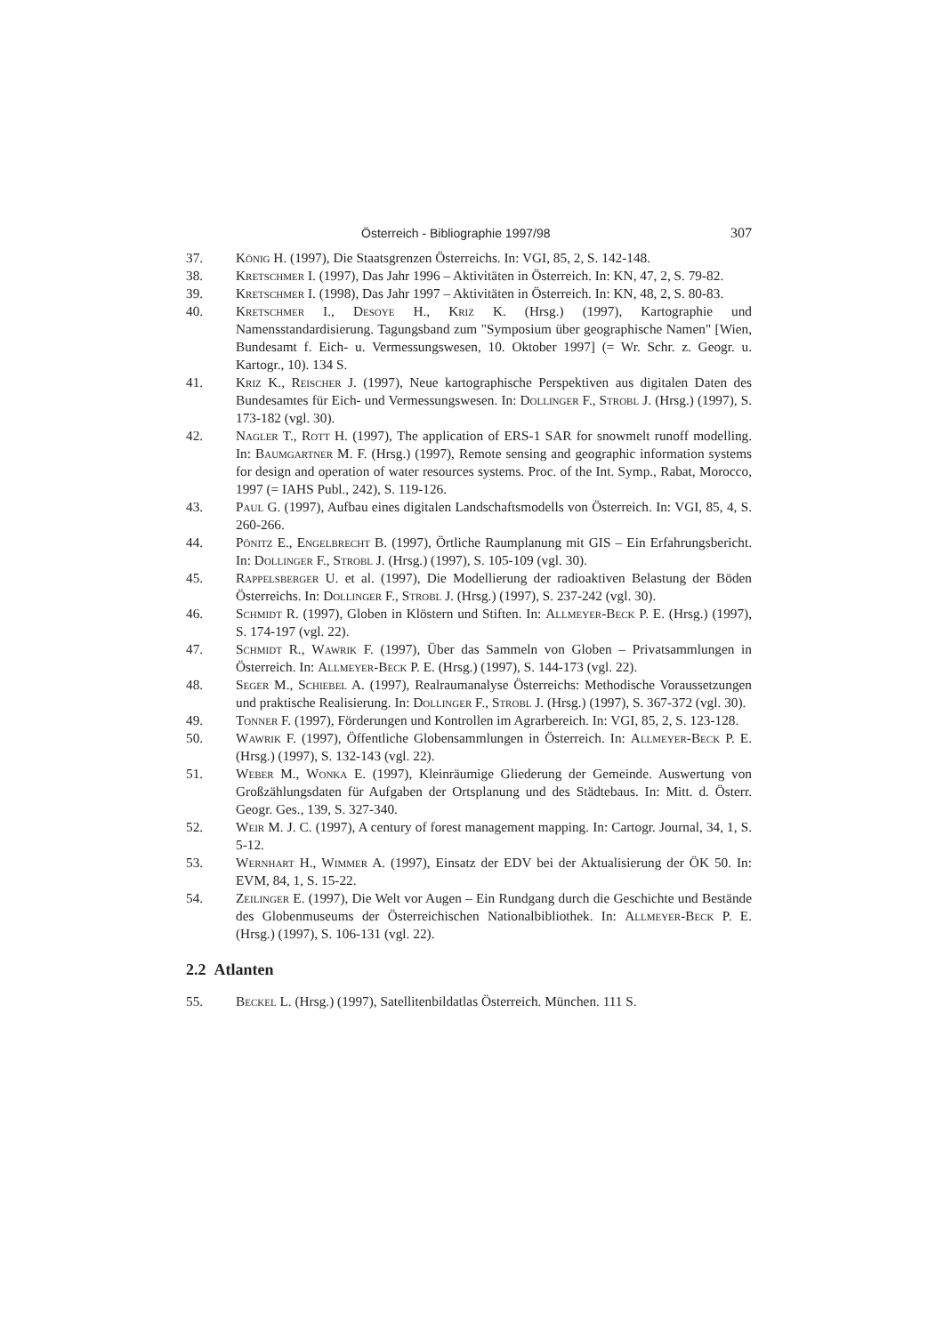Österreich - Bibliographie 1997/98 307
37. König H. (1997), Die Staatsgrenzen Österreichs. In: VGI, 85, 2, S. 142-148.
38. Kretschmer I. (1997), Das Jahr 1996 – Aktivitäten in Österreich. In: KN, 47, 2, S. 79-82.
39. Kretschmer I. (1998), Das Jahr 1997 – Aktivitäten in Österreich. In: KN, 48, 2, S. 80-83.
40. Kretschmer I., Desoye H., Kriz K. (Hrsg.) (1997), Kartographie und Namensstandardisierung. Tagungsband zum "Symposium über geographische Namen" [Wien, Bundesamt f. Eich- u. Vermessungswesen, 10. Oktober 1997] (= Wr. Schr. z. Geogr. u. Kartogr., 10). 134 S.
41. Kriz K., Reischer J. (1997), Neue kartographische Perspektiven aus digitalen Daten des Bundesamtes für Eich- und Vermessungswesen. In: Dollinger F., Strobl J. (Hrsg.) (1997), S. 173-182 (vgl. 30).
42. Nagler T., Rott H. (1997), The application of ERS-1 SAR for snowmelt runoff modelling. In: Baumgartner M. F. (Hrsg.) (1997), Remote sensing and geographic information systems for design and operation of water resources systems. Proc. of the Int. Symp., Rabat, Morocco, 1997 (= IAHS Publ., 242), S. 119-126.
43. Paul G. (1997), Aufbau eines digitalen Landschaftsmodells von Österreich. In: VGI, 85, 4, S. 260-266.
44. Pönitz E., Engelbrecht B. (1997), Örtliche Raumplanung mit GIS – Ein Erfahrungsbericht. In: Dollinger F., Strobl J. (Hrsg.) (1997), S. 105-109 (vgl. 30).
45. Rappelsberger U. et al. (1997), Die Modellierung der radioaktiven Belastung der Böden Österreichs. In: Dollinger F., Strobl J. (Hrsg.) (1997), S. 237-242 (vgl. 30).
46. Schmidt R. (1997), Globen in Klöstern und Stiften. In: Allmeyer-Beck P. E. (Hrsg.) (1997), S. 174-197 (vgl. 22).
47. Schmidt R., Wawrik F. (1997), Über das Sammeln von Globen – Privatsammlungen in Österreich. In: Allmeyer-Beck P. E. (Hrsg.) (1997), S. 144-173 (vgl. 22).
48. Seger M., Schiebel A. (1997), Realraumanalyse Österreichs: Methodische Voraussetzungen und praktische Realisierung. In: Dollinger F., Strobl J. (Hrsg.) (1997), S. 367-372 (vgl. 30).
49. Tonner F. (1997), Förderungen und Kontrollen im Agrarbereich. In: VGI, 85, 2, S. 123-128.
50. Wawrik F. (1997), Öffentliche Globensammlungen in Österreich. In: Allmeyer-Beck P. E. (Hrsg.) (1997), S. 132-143 (vgl. 22).
51. Weber M., Wonka E. (1997), Kleinräumige Gliederung der Gemeinde. Auswertung von Großzählungsdaten für Aufgaben der Ortsplanung und des Städtebaus. In: Mitt. d. Österr. Geogr. Ges., 139, S. 327-340.
52. Weir M. J. C. (1997), A century of forest management mapping. In: Cartogr. Journal, 34, 1, S. 5-12.
53. Wernhart H., Wimmer A. (1997), Einsatz der EDV bei der Aktualisierung der ÖK 50. In: EVM, 84, 1, S. 15-22.
54. Zeilinger E. (1997), Die Welt vor Augen – Ein Rundgang durch die Geschichte und Bestände des Globenmuseums der Österreichischen Nationalbibliothek. In: Allmeyer-Beck P. E. (Hrsg.) (1997), S. 106-131 (vgl. 22).
2.2 Atlanten
55. Beckel L. (Hrsg.) (1997), Satellitenbildatlas Österreich. München. 111 S.